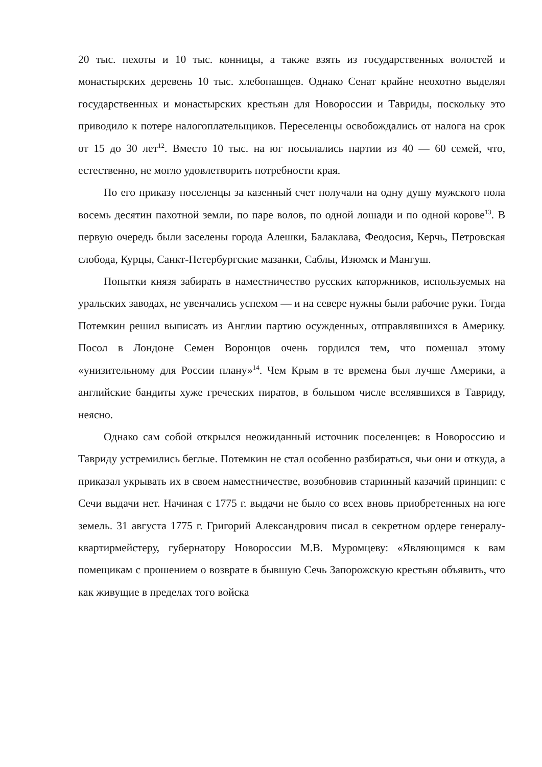20 тыс. пехоты и 10 тыс. конницы, а также взять из государственных волостей и монастырских деревень 10 тыс. хлебопашцев. Однако Сенат крайне неохотно выделял государственных и монастырских крестьян для Новороссии и Тавриды, поскольку это приводило к потере налогоплательщиков. Переселенцы освобождались от налога на срок от 15 до 30 лет<sup>12</sup>. Вместо 10 тыс. на юг посылались партии из 40 — 60 семей, что, естественно, не могло удовлетворить потребности края.
По его приказу поселенцы за казенный счет получали на одну душу мужского пола восемь десятин пахотной земли, по паре волов, по одной лошади и по одной корове<sup>13</sup>. В первую очередь были заселены города Алешки, Балаклава, Феодосия, Керчь, Петровская слобода, Курцы, Санкт-Петербургские мазанки, Саблы, Изюмск и Мангуш.
Попытки князя забирать в наместничество русских каторжников, используемых на уральских заводах, не увенчались успехом — и на севере нужны были рабочие руки. Тогда Потемкин решил выписать из Англии партию осужденных, отправлявшихся в Америку. Посол в Лондоне Семен Воронцов очень гордился тем, что помешал этому «унизительному для России плану»<sup>14</sup>. Чем Крым в те времена был лучше Америки, а английские бандиты хуже греческих пиратов, в большом числе вселявшихся в Тавриду, неясно.
Однако сам собой открылся неожиданный источник поселенцев: в Новороссию и Тавриду устремились беглые. Потемкин не стал особенно разбираться, чьи они и откуда, а приказал укрывать их в своем наместничестве, возобновив старинный казачий принцип: с Сечи выдачи нет. Начиная с 1775 г. выдачи не было со всех вновь приобретенных на юге земель. 31 августа 1775 г. Григорий Александрович писал в секретном ордере генералу-квартирмейстеру, губернатору Новороссии М.В. Муромцеву: «Являющимся к вам помещикам с прошением о возврате в бывшую Сечь Запорожскую крестьян объявить, что как живущие в пределах того войска